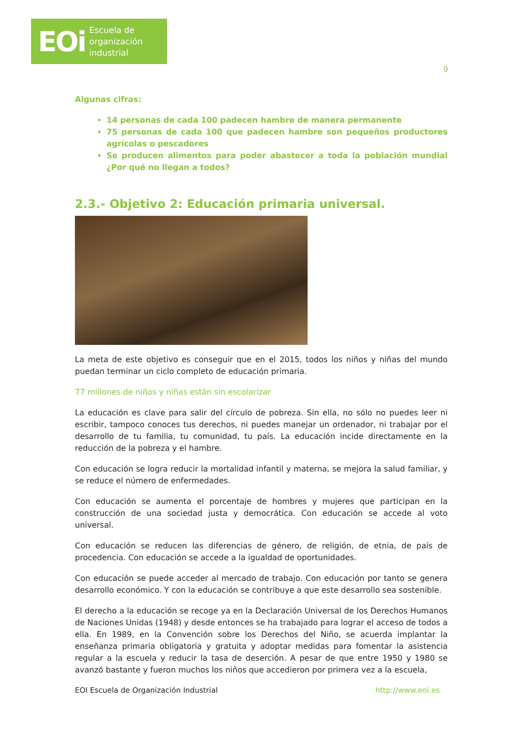EOi Escuela de
organización
industrial
9
Algunas cifras:
14 personas de cada 100 padecen hambre de manera permanente
75 personas de cada 100 que padecen hambre son pequeños productores agrícolas o pescadores
Se producen alimentos para poder abastecer a toda la población mundial ¿Por qué no llegan a todos?
2.3.- Objetivo 2: Educación primaria universal.
La meta de este objetivo es conseguir que en el 2015, todos los niños y niñas del mundo puedan terminar un ciclo completo de educación primaria.
77 millones de niños y niñas están sin escolarizar
La educación es clave para salir del círculo de pobreza. Sin ella, no sólo no puedes leer ni escribir, tampoco conoces tus derechos, ni puedes manejar un ordenador, ni trabajar por el desarrollo de tu familia, tu comunidad, tu país. La educación incide directamente en la reducción de la pobreza y el hambre.
Con educación se logra reducir la mortalidad infantil y materna, se mejora la salud familiar, y se reduce el número de enfermedades.
Con educación se aumenta el porcentaje de hombres y mujeres que participan en la construcción de una sociedad justa y democrática. Con educación se accede al voto universal.
Con educación se reducen las diferencias de género, de religión, de etnia, de país de procedencia. Con educación se accede a la igualdad de oportunidades.
Con educación se puede acceder al mercado de trabajo. Con educación por tanto se genera desarrollo económico. Y con la educación se contribuye a que este desarrollo sea sostenible.
El derecho a la educación se recoge ya en la Declaración Universal de los Derechos Humanos de Naciones Unidas (1948) y desde entonces se ha trabajado para lograr el acceso de todos a ella. En 1989, en la Convención sobre los Derechos del Niño, se acuerda implantar la enseñanza primaria obligatoria y gratuita y adoptar medidas para fomentar la asistencia regular a la escuela y reducir la tasa de deserción. A pesar de que entre 1950 y 1980 se avanzó bastante y fueron muchos los niños que accedieron por primera vez a la escuela,
EOI Escuela de Organización Industrial http://www.eoi.es